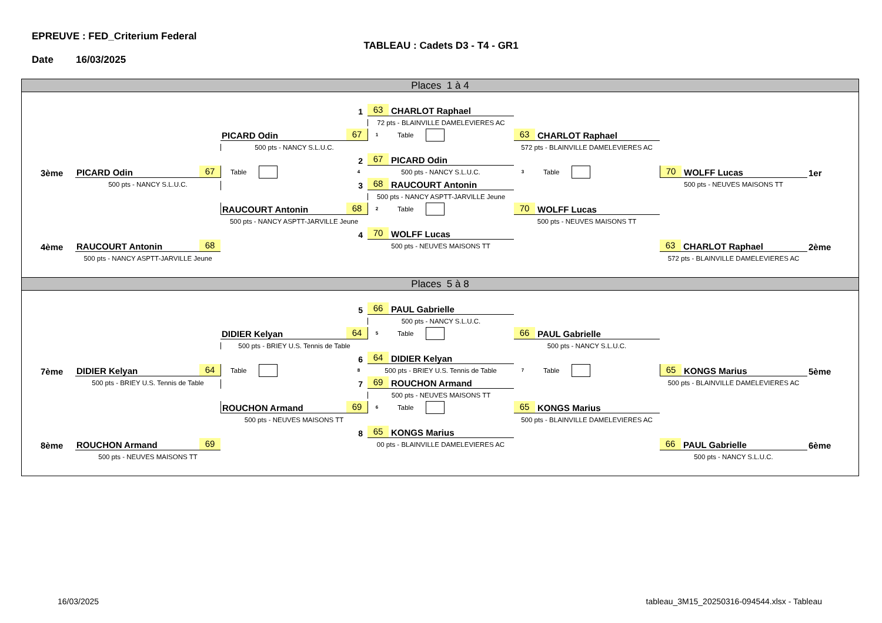EPREUVE : FED_Criterium Federal
TABLEAU : Cadets D3 - T4 - GR1
Date 16/03/2025
Places 1 à 4
1
63 CHARLOT Raphael
72 pts - BLAINVILLE DAMELEVIERES AC
67 PICARD Odin
1 Table
63 CHARLOT Raphael
500 pts - NANCY S.L.U.C.
572 pts - BLAINVILLE DAMELEVIERES AC
2
67 PICARD Odin
3ème
67 PICARD Odin
Table 4
500 pts - NANCY S.L.U.C.
3 Table
70 WOLFF Lucas
1er
500 pts - NANCY S.L.U.C.
3
68 RAUCOURT Antonin
500 pts - NEUVES MAISONS TT
500 pts - NANCY ASPTT-JARVILLE Jeune
68 RAUCOURT Antonin
2 Table
70 WOLFF Lucas
500 pts - NANCY ASPTT-JARVILLE Jeune
500 pts - NEUVES MAISONS TT
4
70 WOLFF Lucas
4ème
68 RAUCOURT Antonin
500 pts - NEUVES MAISONS TT
63 CHARLOT Raphael
2ème
500 pts - NANCY ASPTT-JARVILLE Jeune
572 pts - BLAINVILLE DAMELEVIERES AC
Places 5 à 8
5
66 PAUL Gabrielle
500 pts - NANCY S.L.U.C.
64 DIDIER Kelyan
5 Table
66 PAUL Gabrielle
500 pts - BRIEY U.S. Tennis de Table
500 pts - NANCY S.L.U.C.
6
64 DIDIER Kelyan
7ème
64 DIDIER Kelyan
Table 8
500 pts - BRIEY U.S. Tennis de Table
7 Table
65 KONGS Marius
5ème
500 pts - BRIEY U.S. Tennis de Table
7
69 ROUCHON Armand
500 pts - BLAINVILLE DAMELEVIERES AC
500 pts - NEUVES MAISONS TT
69 ROUCHON Armand
6 Table
65 KONGS Marius
500 pts - NEUVES MAISONS TT
500 pts - BLAINVILLE DAMELEVIERES AC
8
65 KONGS Marius
8ème
69 ROUCHON Armand
00 pts - BLAINVILLE DAMELEVIERES AC
66 PAUL Gabrielle
6ème
500 pts - NEUVES MAISONS TT
500 pts - NANCY S.L.U.C.
16/03/2025 tableau_3M15_20250316-094544.xlsx - Tableau